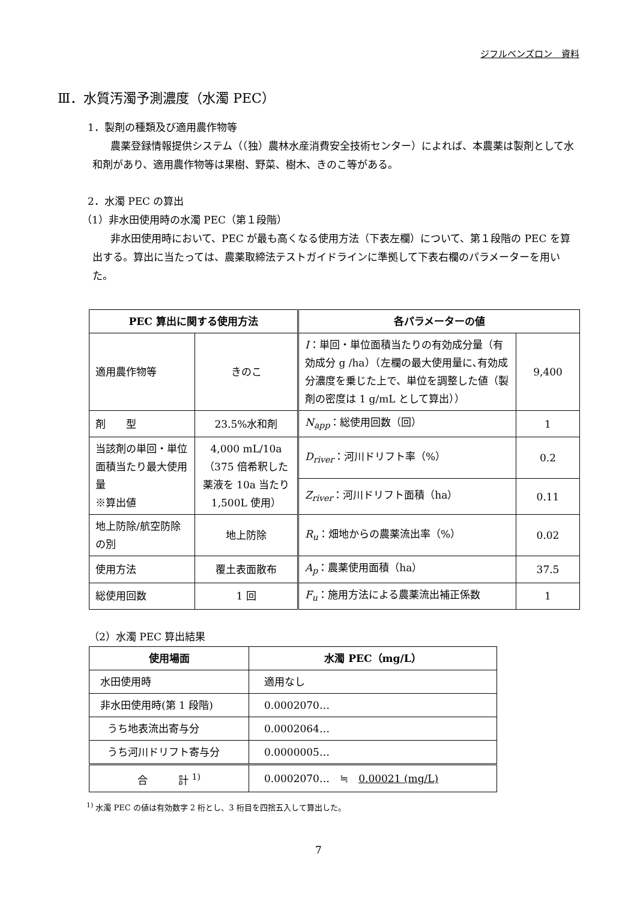ジフルベンズロン　資料
Ⅲ．水質汚濁予測濃度（水濁 PEC）
1．製剤の種類及び適用農作物等
農薬登録情報提供システム（（独）農林水産消費安全技術センター）によれば、本農薬は製剤として水和剤があり、適用農作物等は果樹、野菜、樹木、きのこ等がある。
2．水濁 PEC の算出
（1）非水田使用時の水濁 PEC（第１段階）
非水田使用時において、PEC が最も高くなる使用方法（下表左欄）について、第１段階の PEC を算出する。算出に当たっては、農薬取締法テストガイドラインに準拠して下表右欄のパラメーターを用いた。
| PEC 算出に関する使用方法 | | 各パラメーターの値 | |
| --- | --- | --- | --- |
| 適用農作物等 | きのこ | I ：単回・単位面積当たりの有効成分量（有効成分 g /ha）（左欄の最大使用量に､有効成分濃度を乗じた上で、単位を調整した値（製剤の密度は 1 g/mL として算出）） | 9,400 |
| 剤 型 | 23.5%水和剤 | N<sub>app</sub> ：総使用回数（回） | 1 |
| 当該剤の単回・単位面積当たり最大使用量 ※算出値 | 4,000 mL/10a（375 倍希釈した薬液を 10a 当たり 1,500L 使用） | D<sub>river</sub> ：河川ドリフト率（%） | 0.2 |
| | | Z<sub>river</sub> ：河川ドリフト面積（ha） | 0.11 |
| 地上防除/航空防除の別 | 地上防除 | R<sub>u</sub> ：畑地からの農薬流出率（%） | 0.02 |
| 使用方法 | 覆土表面散布 | A<sub>p</sub> ：農薬使用面積（ha） | 37.5 |
| 総使用回数 | 1 回 | F<sub>u</sub> ：施用方法による農薬流出補正係数 | 1 |
（2）水濁 PEC 算出結果
| 使用場面 | 水濁 PEC（mg/L） |
| --- | --- |
| 水田使用時 | 適用なし |
| 非水田使用時(第 1 段階) | 0.0002070… |
| うち地表流出寄与分 | 0.0002064… |
| うち河川ドリフト寄与分 | 0.0000005… |
| 合 計 <sup>1)</sup> | 0.0002070… ≒ 0.00021 (mg/L) |
<sup>1)</sup> 水濁 PEC の値は有効数字 2 桁とし、3 桁目を四捨五入して算出した。
7